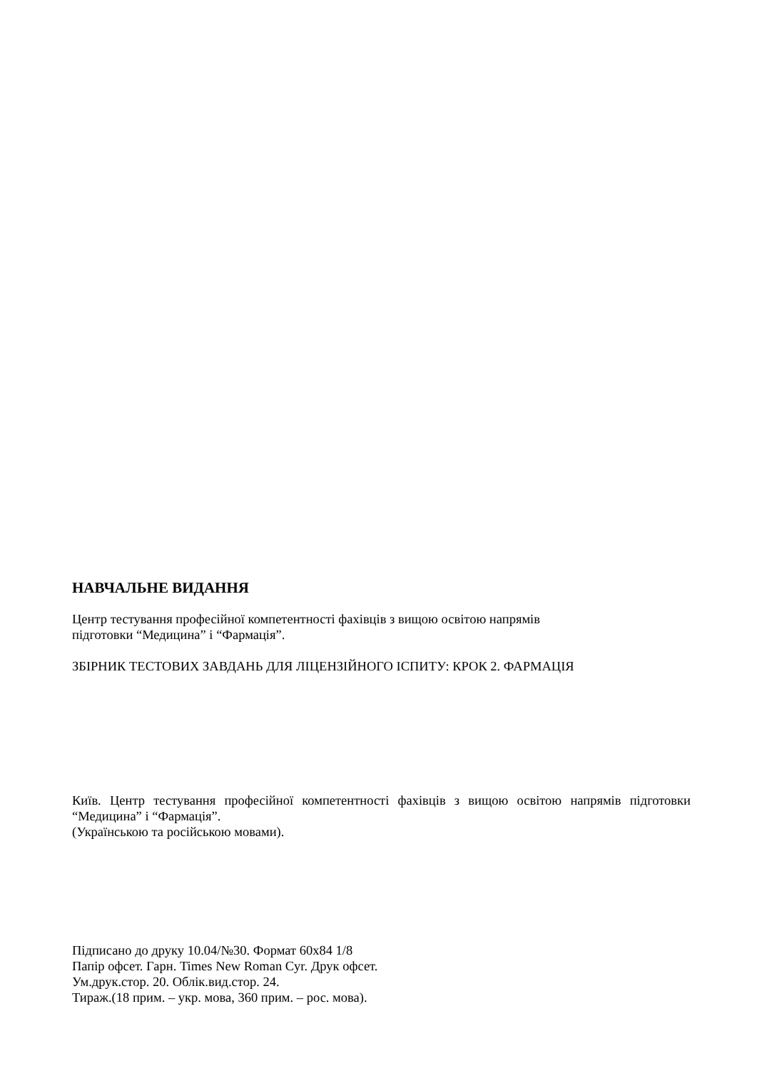НАВЧАЛЬНЕ ВИДАННЯ
Центр тестування професійної компетентності фахівців з вищою освітою напрямів
підготовки “Медицина” і “Фармація”.
ЗБІРНИК ТЕСТОВИХ ЗАВДАНЬ ДЛЯ ЛІЦЕНЗІЙНОГО ІСПИТУ: КРОК 2. ФАРМАЦІЯ
Київ. Центр тестування професійної компетентності фахівців з вищою освітою напрямів підготовки “Медицина” і “Фармація”.
(Українською та російською мовами).
Підписано до друку 10.04/№30. Формат 60x84 1/8
Папір офсет. Гарн. Times New Roman Cyr. Друк офсет.
Ум.друк.стор. 20. Облік.вид.стор. 24.
Тираж.(18 прим. – укр. мова, 360 прим. – рос. мова).